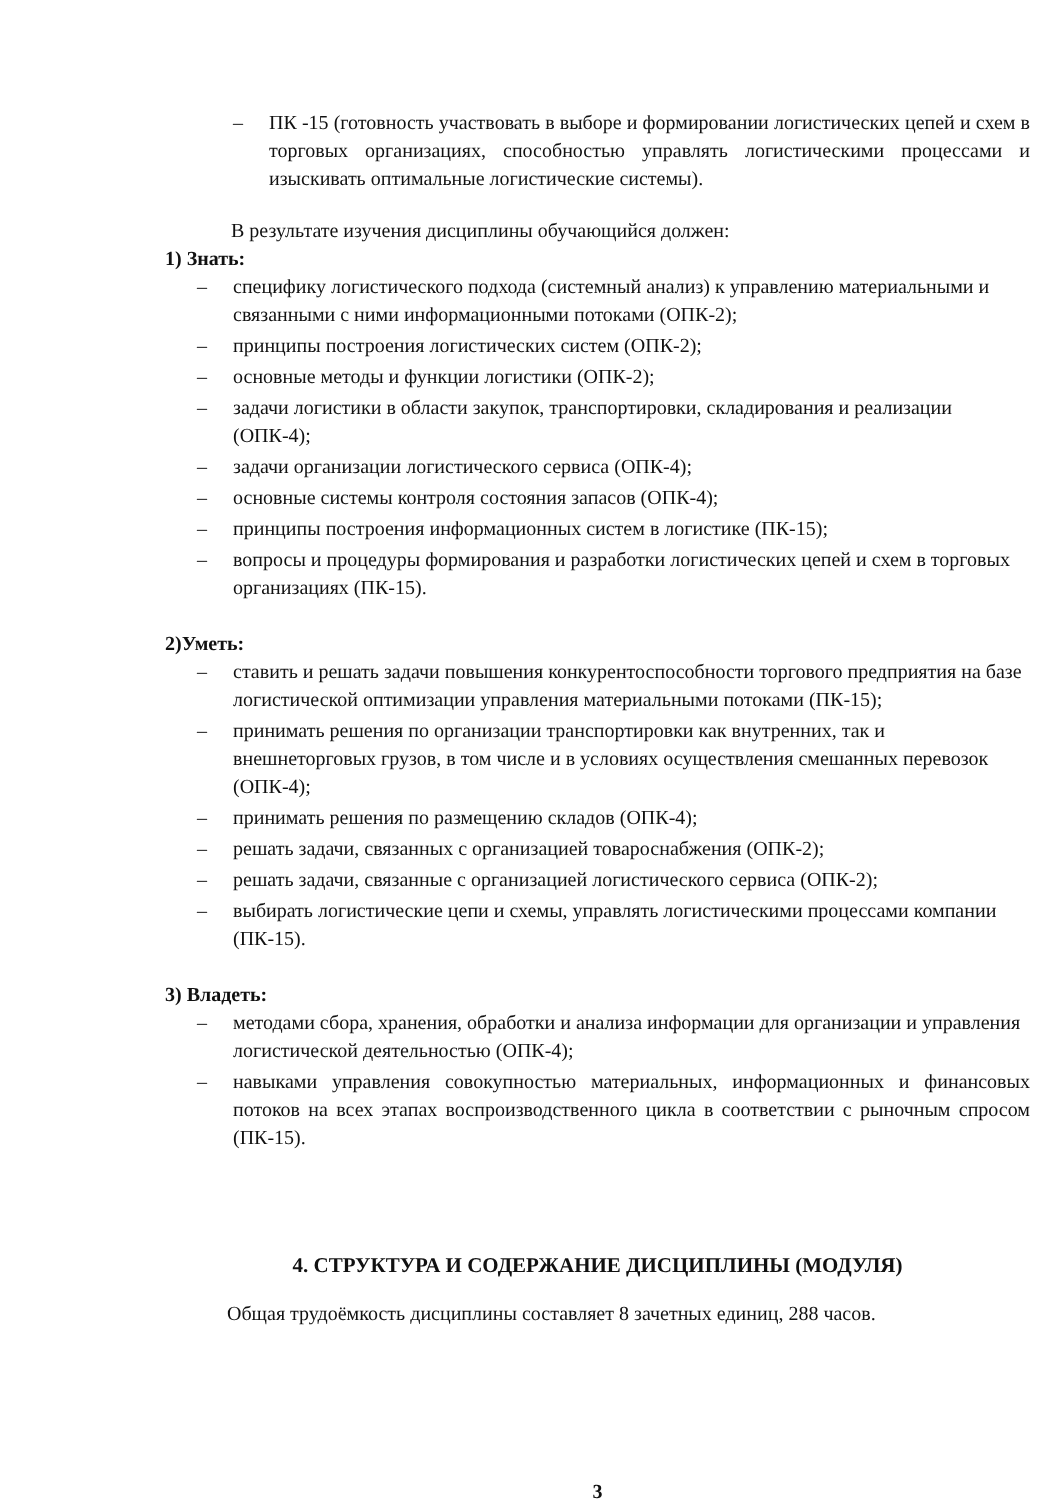– ПК -15 (готовность участвовать в выборе и формировании логистических цепей и схем в торговых организациях, способностью управлять логистическими процессами и изыскивать оптимальные логистические системы).
В результате изучения дисциплины обучающийся должен:
1) Знать:
– специфику логистического подхода (системный анализ) к управлению материальными и связанными с ними информационными потоками (ОПК-2);
– принципы построения логистических систем (ОПК-2);
– основные методы и функции логистики (ОПК-2);
– задачи логистики в области закупок, транспортировки, складирования и реализации (ОПК-4);
– задачи организации логистического сервиса (ОПК-4);
– основные системы контроля состояния запасов (ОПК-4);
– принципы построения информационных систем в логистике (ПК-15);
– вопросы и процедуры формирования и разработки логистических цепей и схем в торговых организациях (ПК-15).
2)Уметь:
– ставить и решать задачи повышения конкурентоспособности торгового предприятия на базе логистической оптимизации управления материальными потоками (ПК-15);
– принимать решения по организации транспортировки как внутренних, так и внешнеторговых грузов, в том числе и в условиях осуществления смешанных перевозок (ОПК-4);
– принимать решения по размещению складов (ОПК-4);
– решать задачи, связанных с организацией товароснабжения (ОПК-2);
– решать задачи, связанные с организацией логистического сервиса (ОПК-2);
– выбирать логистические цепи и схемы, управлять логистическими процессами компании (ПК-15).
3) Владеть:
– методами сбора, хранения, обработки и анализа информации для организации и управления логистической деятельностью (ОПК-4);
– навыками управления совокупностью материальных, информационных и финансовых потоков на всех этапах воспроизводственного цикла в соответствии с рыночным спросом (ПК-15).
4. СТРУКТУРА И СОДЕРЖАНИЕ ДИСЦИПЛИНЫ (МОДУЛЯ)
Общая трудоёмкость дисциплины составляет 8 зачетных единиц, 288 часов.
3